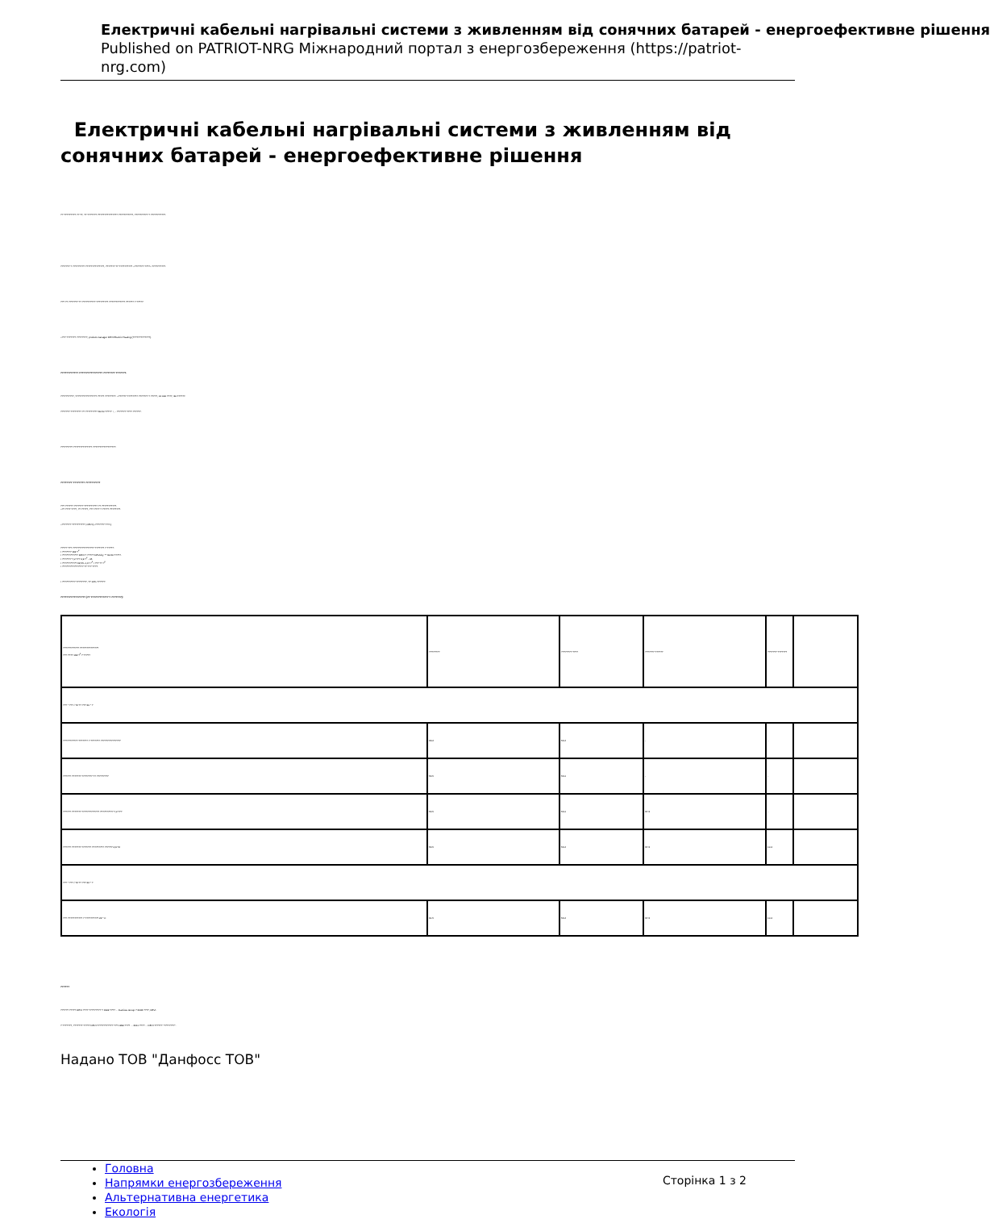Електричні кабельні нагрівальні системи з живленням від сонячних батарей - енергоефективне рішення
Published on PATRIOT-NRG Міжнародний портал з енергозбереження (https://patriot-nrg.com)
Електричні кабельні нагрівальні системи з живленням від сонячних батарей - енергоефективне рішення
?? ????????? ?? ??, ?? ??????? ??????????????? ???????????, ?????????? ? ???????????.
??????? ? ????????? ??????????????, ??????? ?? ?????????? «??????? ????» ??????????.
??? ?? ??????? ?? ?????????? ????????? ???????????? ?????? ? ?????.
«??? ??????? ????????, product-manager DEVI Electric Heating (?????????????).
???????????? ???????????????? ???????? ???????.
??????????, ???????????????? ????? ????????. «?????? ???????? ??????? ? ?????, 12 000 ????, 30-??????.
??????? ???????? ?? ????????? 30-50 ????? +, - ??????? ???? ??????.
????????? ?????????????? ?????????????????.
???????? ???????? ??????????
??? ?????? ??????? ?????????? ?? ???????????.
«?? ???? ????, ?? ?????, ??? ???? ? ????? ????????.
«??????? ??????????, DEVI («??????? ???»).
????? ??? ???????????????? ??????? ? ?????:
• ??????? 192 ?<sup>2</sup>
• ???????????? DEVI ? ????? DEVIdry ™ 30-50 ?????.
• ??????? 7,2 ??? 4,9 ?<sup>2</sup> - 45
• ??????????? 62,5% 1,17 ?<sup>2</sup> / ??? ?? ?<sup>2</sup>
• ???????????????? ?? ??? ????.
• ?????????? ????????, ?? 16% ??????.
????????????????? (?? ???????????? ? ???????):
| ???????????? ?????????????? ??? ???? 192 ?<sup>2</sup> ? ????? | ???????? | ???????? ???? | ??????? ?????? | ??????? ??????? | |
| ??? ° ??? / ?2 ?? ??? 20 ° ? | | | | | |
| ??????????? ??????? ? ??????? ??????????????? | 63.2 | 56.2 | - | - | |
| ?????? ??????? ???????? ?? ????????? | 56.5 | 56.0 | - | - | |
| ?????? ??????? ????????????? ?????????? 7,2 ??? | 56.5 | 56.0 | 37.3 | - | |
| ?????? ??????? ??????? ????????? ?????? 4,9 ?2 | 56.5 | 56.2 | 37.3 | 10.4 | |
| ??? ° ??? / ?2 ?? ??? 22 ° ? | | | | | |
| ??? ??????????? ? ?????????? 22 ° C | 61.5 | 56.2 | 37.3 | 10.4 | |
??????
?????? ????? DEVI ???? ????????? ? 1942 ???? ... Danfoss Group ? 2003 ????, DEVI.
? ???????, ??????? ????? DEVI ???????????? ??? 1994 ???? ... 2011 ???? ... DEVI ?????? "????????".
Надано ТОВ "Данфосс ТОВ"
Головна
Напрямки енергозбереження
Альтернативна енергетика
Екологія
Сторінка 1 з 2